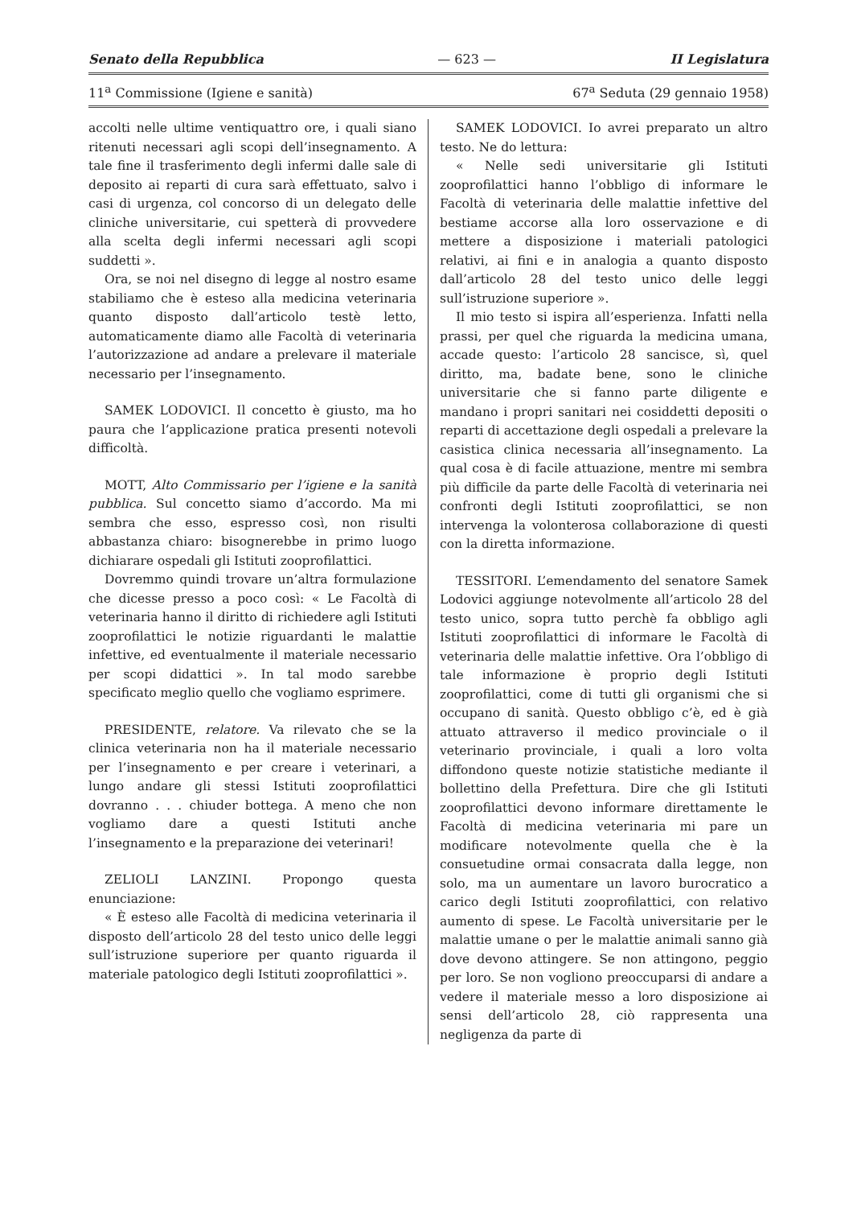Senato della Repubblica — 623 — II Legislatura
11<sup>a</sup> Commissione (Igiene e sanità) 67<sup>a</sup> Seduta (29 gennaio 1958)
accolti nelle ultime ventiquattro ore, i quali siano ritenuti necessari agli scopi dell’insegnamento. A tale fine il trasferimento degli infermi dalle sale di deposito ai reparti di cura sarà effettuato, salvo i casi di urgenza, col concorso di un delegato delle cliniche universitarie, cui spetterà di provvedere alla scelta degli infermi necessari agli scopi suddetti ».
Ora, se noi nel disegno di legge al nostro esame stabiliamo che è esteso alla medicina veterinaria quanto disposto dall’articolo testè letto, automaticamente diamo alle Facoltà di veterinaria l’autorizzazione ad andare a prelevare il materiale necessario per l’insegnamento.
SAMEK LODOVICI. Il concetto è giusto, ma ho paura che l’applicazione pratica presenti notevoli difficoltà.
MOTT, Alto Commissario per l’igiene e la sanità pubblica. Sul concetto siamo d’accordo. Ma mi sembra che esso, espresso così, non risulti abbastanza chiaro: bisognerebbe in primo luogo dichiarare ospedali gli Istituti zooprofilattici.
Dovremmo quindi trovare un’altra formulazione che dicesse presso a poco così: « Le Facoltà di veterinaria hanno il diritto di richiedere agli Istituti zooprofilattici le notizie riguardanti le malattie infettive, ed eventualmente il materiale necessario per scopi didattici ». In tal modo sarebbe specificato meglio quello che vogliamo esprimere.
PRESIDENTE, relatore. Va rilevato che se la clinica veterinaria non ha il materiale necessario per l’insegnamento e per creare i veterinari, a lungo andare gli stessi Istituti zooprofilattici dovranno . . . chiuder bottega. A meno che non vogliamo dare a questi Istituti anche l’insegnamento e la preparazione dei veterinari!
ZELIOLI LANZINI. Propongo questa enunciazione:
« È esteso alle Facoltà di medicina veterinaria il disposto dell’articolo 28 del testo unico delle leggi sull’istruzione superiore per quanto riguarda il materiale patologico degli Istituti zooprofilattici ».
SAMEK LODOVICI. Io avrei preparato un altro testo. Ne do lettura:
« Nelle sedi universitarie gli Istituti zooprofilattici hanno l’obbligo di informare le Facoltà di veterinaria delle malattie infettive del bestiame accorse alla loro osservazione e di mettere a disposizione i materiali patologici relativi, ai fini e in analogia a quanto disposto dall’articolo 28 del testo unico delle leggi sull’istruzione superiore ».
Il mio testo si ispira all’esperienza. Infatti nella prassi, per quel che riguarda la medicina umana, accade questo: l’articolo 28 sancisce, sì, quel diritto, ma, badate bene, sono le cliniche universitarie che si fanno parte diligente e mandano i propri sanitari nei cosiddetti depositi o reparti di accettazione degli ospedali a prelevare la casistica clinica necessaria all’insegnamento. La qual cosa è di facile attuazione, mentre mi sembra più difficile da parte delle Facoltà di veterinaria nei confronti degli Istituti zooprofilattici, se non intervenga la volonterosa collaborazione di questi con la diretta informazione.
TESSITORI. L’emendamento del senatore Samek Lodovici aggiunge notevolmente all’articolo 28 del testo unico, sopra tutto perchè fa obbligo agli Istituti zooprofilattici di informare le Facoltà di veterinaria delle malattie infettive. Ora l’obbligo di tale informazione è proprio degli Istituti zooprofilattici, come di tutti gli organismi che si occupano di sanità. Questo obbligo c’è, ed è già attuato attraverso il medico provinciale o il veterinario provinciale, i quali a loro volta diffondono queste notizie statistiche mediante il bollettino della Prefettura. Dire che gli Istituti zooprofilattici devono informare direttamente le Facoltà di medicina veterinaria mi pare un modificare notevolmente quella che è la consuetudine ormai consacrata dalla legge, non solo, ma un aumentare un lavoro burocratico a carico degli Istituti zooprofilattici, con relativo aumento di spese. Le Facoltà universitarie per le malattie umane o per le malattie animali sanno già dove devono attingere. Se non attingono, peggio per loro. Se non vogliono preoccuparsi di andare a vedere il materiale messo a loro disposizione ai sensi dell’articolo 28, ciò rappresenta una negligenza da parte di